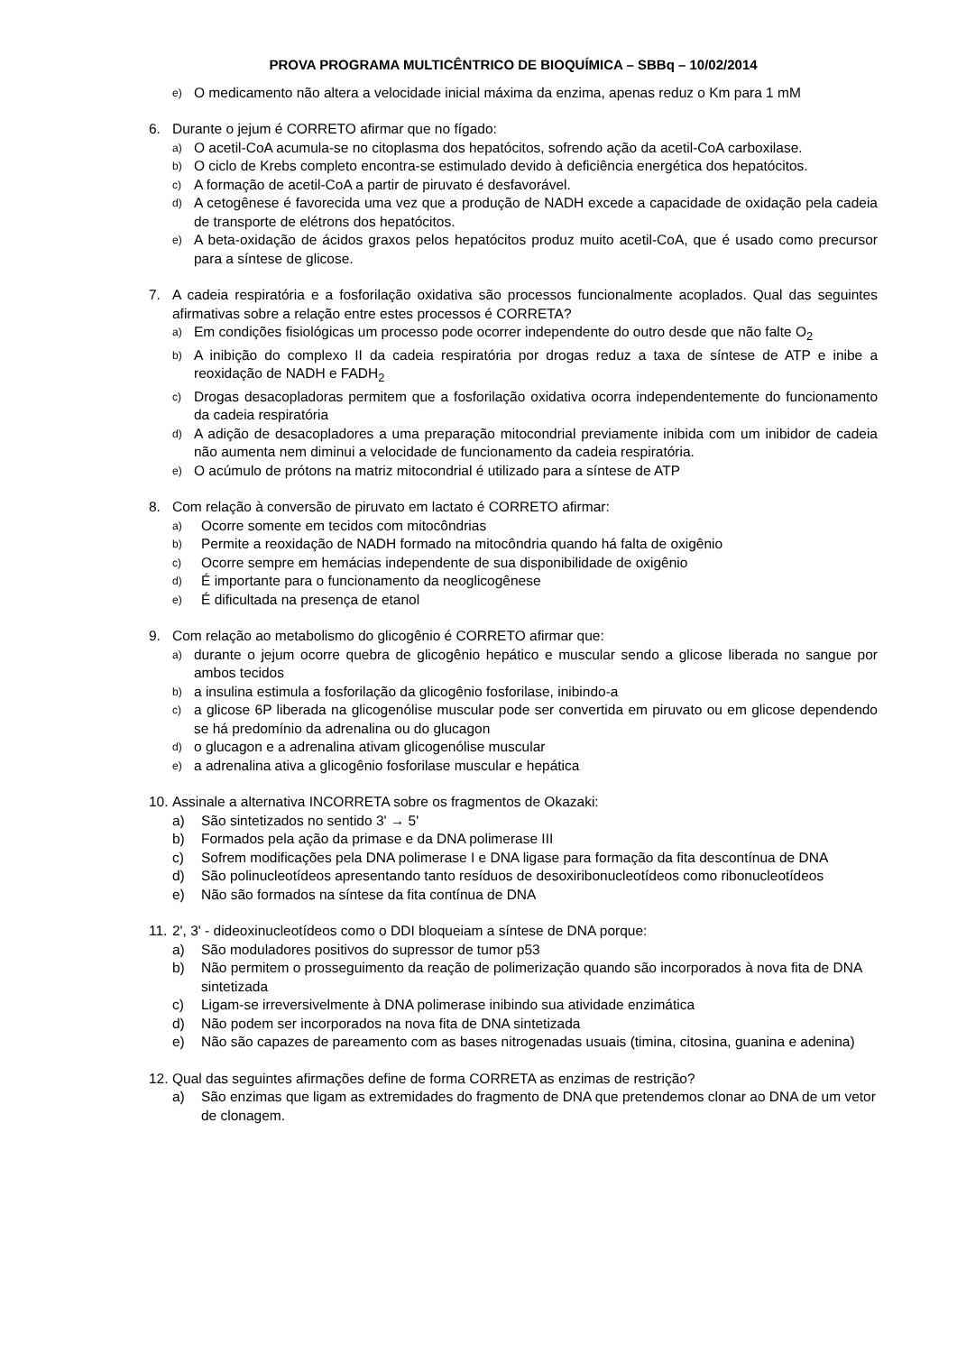PROVA PROGRAMA MULTICÊNTRICO DE BIOQUÍMICA – SBBq – 10/02/2014
e) O medicamento não altera a velocidade inicial máxima da enzima, apenas reduz o Km para 1 mM
6. Durante o jejum é CORRETO afirmar que no fígado:
a) O acetil-CoA acumula-se no citoplasma dos hepatócitos, sofrendo ação da acetil-CoA carboxilase.
b) O ciclo de Krebs completo encontra-se estimulado devido à deficiência energética dos hepatócitos.
c) A formação de acetil-CoA a partir de piruvato é desfavorável.
d) A cetogênese é favorecida uma vez que a produção de NADH excede a capacidade de oxidação pela cadeia de transporte de elétrons dos hepatócitos.
e) A beta-oxidação de ácidos graxos pelos hepatócitos produz muito acetil-CoA, que é usado como precursor para a síntese de glicose.
7. A cadeia respiratória e a fosforilação oxidativa são processos funcionalmente acoplados. Qual das seguintes afirmativas sobre a relação entre estes processos é CORRETA?
a) Em condições fisiológicas um processo pode ocorrer independente do outro desde que não falte O<sub>2</sub>
b) A inibição do complexo II da cadeia respiratória por drogas reduz a taxa de síntese de ATP e inibe a reoxidação de NADH e FADH<sub>2</sub>
c) Drogas desacopladoras permitem que a fosforilação oxidativa ocorra independentemente do funcionamento da cadeia respiratória
d) A adição de desacopladores a uma preparação mitocondrial previamente inibida com um inibidor de cadeia não aumenta nem diminui a velocidade de funcionamento da cadeia respiratória.
e) O acúmulo de prótons na matriz mitocondrial é utilizado para a síntese de ATP
8. Com relação à conversão de piruvato em lactato é CORRETO afirmar:
a) Ocorre somente em tecidos com mitocôndrias
b) Permite a reoxidação de NADH formado na mitocôndria quando há falta de oxigênio
c) Ocorre sempre em hemácias independente de sua disponibilidade de oxigênio
d) É importante para o funcionamento da neoglicogênese
e) É dificultada na presença de etanol
9. Com relação ao metabolismo do glicogênio é CORRETO afirmar que:
a) durante o jejum ocorre quebra de glicogênio hepático e muscular sendo a glicose liberada no sangue por ambos tecidos
b) a insulina estimula a fosforilação da glicogênio fosforilase, inibindo-a
c) a glicose 6P liberada na glicogenólise muscular pode ser convertida em piruvato ou em glicose dependendo se há predomínio da adrenalina ou do glucagon
d) o glucagon e a adrenalina ativam glicogenólise muscular
e) a adrenalina ativa a glicogênio fosforilase muscular e hepática
10. Assinale a alternativa INCORRETA sobre os fragmentos de Okazaki:
a) São sintetizados no sentido 3' → 5'
b) Formados pela ação da primase e da DNA polimerase III
c) Sofrem modificações pela DNA polimerase I e DNA ligase para formação da fita descontínua de DNA
d) São polinucleotídeos apresentando tanto resíduos de desoxiribonucleotídeos como ribonucleotídeos
e) Não são formados na síntese da fita contínua de DNA
11. 2', 3' - dideoxinucleotídeos como o DDI bloqueiam a síntese de DNA porque:
a) São moduladores positivos do supressor de tumor p53
b) Não permitem o prosseguimento da reação de polimerização quando são incorporados à nova fita de DNA sintetizada
c) Ligam-se irreversivelmente à DNA polimerase inibindo sua atividade enzimática
d) Não podem ser incorporados na nova fita de DNA sintetizada
e) Não são capazes de pareamento com as bases nitrogenadas usuais (timina, citosina, guanina e adenina)
12. Qual das seguintes afirmações define de forma CORRETA as enzimas de restrição?
a) São enzimas que ligam as extremidades do fragmento de DNA que pretendemos clonar ao DNA de um vetor de clonagem.